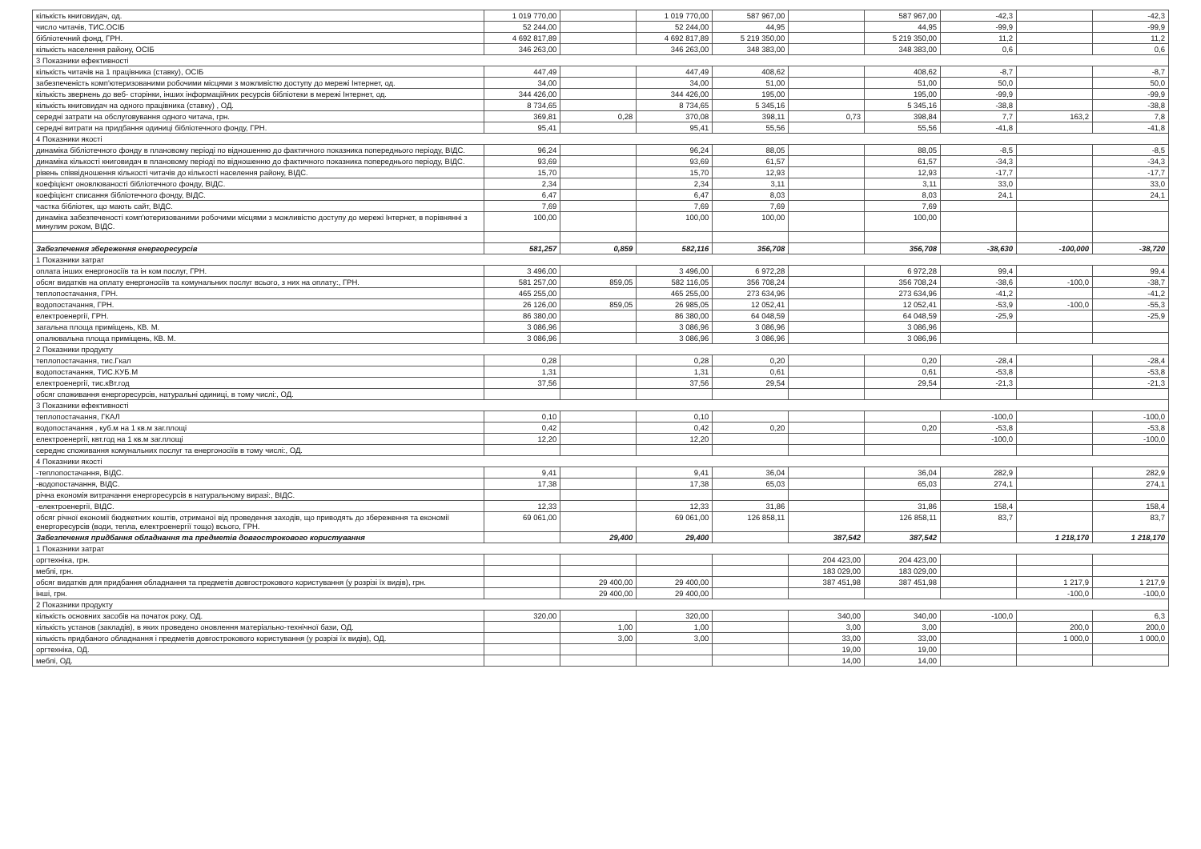| кількість книговидач, од. | 1 019 770,00 | | 1 019 770,00 | 587 967,00 | | 587 967,00 | -42,3 | | -42,3 |
| число читачів, ТИС.ОСІБ | 52 244,00 | | 52 244,00 | 44,95 | | 44,95 | -99,9 | | -99,9 |
| бібліотечний фонд, ГРН. | 4 692 817,89 | | 4 692 817,89 | 5 219 350,00 | | 5 219 350,00 | 11,2 | | 11,2 |
| кількість населення району, ОСІБ | 346 263,00 | | 346 263,00 | 348 383,00 | | 348 383,00 | 0,6 | | 0,6 |
| 3 Показники ефективності | | | | | | | | | |
| кількість читачів на 1 працівника (ставку), ОСІБ | 447,49 | | 447,49 | 408,62 | | 408,62 | -8,7 | | -8,7 |
| забезпеченість комп'ютеризованими робочими місцями з можливістю доступу до мережі Інтернет, од. | 34,00 | | 34,00 | 51,00 | | 51,00 | 50,0 | | 50,0 |
| кількість звернень до веб- сторінки, інших інформаційних ресурсів бібліотеки в мережі Інтернет, од. | 344 426,00 | | 344 426,00 | 195,00 | | 195,00 | -99,9 | | -99,9 |
| кількість книговидач на одного працівника (ставку) , ОД. | 8 734,65 | | 8 734,65 | 5 345,16 | | 5 345,16 | -38,8 | | -38,8 |
| середні затрати на обслуговування одного читача, грн. | 369,81 | 0,28 | 370,08 | 398,11 | 0,73 | 398,84 | 7,7 | 163,2 | 7,8 |
| середні витрати на придбання одиниці бібліотечного фонду, ГРН. | 95,41 | | 95,41 | 55,56 | | 55,56 | -41,8 | | -41,8 |
| 4 Показники якості | | | | | | | | | |
| динаміка бібліотечного фонду в плановому періоді по відношенню до фактичного показника попереднього періоду, ВІДС. | 96,24 | | 96,24 | 88,05 | | 88,05 | -8,5 | | -8,5 |
| динаміка кількості книговидач в плановому періоді по відношенню до фактичного показника попереднього періоду, ВІДС. | 93,69 | | 93,69 | 61,57 | | 61,57 | -34,3 | | -34,3 |
| рівень співвідношення кількості читачів до кількості населення району, ВІДС. | 15,70 | | 15,70 | 12,93 | | 12,93 | -17,7 | | -17,7 |
| коефіцієнт оновлюваності бібліотечного фонду, ВІДС. | 2,34 | | 2,34 | 3,11 | | 3,11 | 33,0 | | 33,0 |
| коефіцієнт списання бібліотечного фонду, ВІДС. | 6,47 | | 6,47 | 8,03 | | 8,03 | 24,1 | | 24,1 |
| частка бібліотек, що мають сайт, ВІДС. | 7,69 | | 7,69 | 7,69 | | 7,69 | | | |
| динаміка забезпеченості комп'ютеризованими робочими місцями з можливістю доступу до мережі Інтернет, в порівнянні з минулим роком, ВІДС. | 100,00 | | 100,00 | 100,00 | | 100,00 | | | |
| Забезпечення збереження енергоресурсів | 581,257 | 0,859 | 582,116 | 356,708 | | 356,708 | -38,630 | -100,000 | -38,720 |
| 1 Показники затрат | | | | | | | | | |
| оплата інших енергоносіїв та ін ком послуг, ГРН. | 3 496,00 | | 3 496,00 | 6 972,28 | | 6 972,28 | 99,4 | | 99,4 |
| обсяг видатків на оплату енергоносіїв та комунальних послуг всього, з них на оплату:, ГРН. | 581 257,00 | 859,05 | 582 116,05 | 356 708,24 | | 356 708,24 | -38,6 | -100,0 | -38,7 |
| теплопостачання, ГРН. | 465 255,00 | | 465 255,00 | 273 634,96 | | 273 634,96 | -41,2 | | -41,2 |
| водопостачання, ГРН. | 26 126,00 | 859,05 | 26 985,05 | 12 052,41 | | 12 052,41 | -53,9 | -100,0 | -55,3 |
| електроенергії, ГРН. | 86 380,00 | | 86 380,00 | 64 048,59 | | 64 048,59 | -25,9 | | -25,9 |
| загальна площа приміщень, КВ. М. | 3 086,96 | | 3 086,96 | 3 086,96 | | 3 086,96 | | | |
| опалювальна площа приміщень, КВ. М. | 3 086,96 | | 3 086,96 | 3 086,96 | | 3 086,96 | | | |
| 2 Показники продукту | | | | | | | | | |
| теплопостачання, тис.Гкал | 0,28 | | 0,28 | 0,20 | | 0,20 | -28,4 | | -28,4 |
| водопостачання, ТИС.КУБ.М | 1,31 | | 1,31 | 0,61 | | 0,61 | -53,8 | | -53,8 |
| електроенергії, тис.кВт.год | 37,56 | | 37,56 | 29,54 | | 29,54 | -21,3 | | -21,3 |
| обсяг споживання енергоресурсів, натуральні одиниці, в тому числі:, ОД. | | | | | | | | | |
| 3 Показники ефективності | | | | | | | | | |
| теплопостачання, ГКАЛ | 0,10 | | 0,10 | | | | -100,0 | | -100,0 |
| водопостачання , куб.м на 1 кв.м заг.площі | 0,42 | | 0,42 | 0,20 | | 0,20 | -53,8 | | -53,8 |
| електроенергії, квт.год на 1 кв.м заг.площі | 12,20 | | 12,20 | | | | -100,0 | | -100,0 |
| середнє споживання комунальних послуг та енергоносіїв в тому числі:, ОД. | | | | | | | | | |
| 4 Показники якості | | | | | | | | | |
| -теплопостачання, ВІДС. | 9,41 | | 9,41 | 36,04 | | 36,04 | 282,9 | | 282,9 |
| -водопостачання, ВІДС. | 17,38 | | 17,38 | 65,03 | | 65,03 | 274,1 | | 274,1 |
| річна економія витрачання енергоресурсів в натуральному виразі:, ВІДС. | | | | | | | | | |
| -електроенергії, ВІДС. | 12,33 | | 12,33 | 31,86 | | 31,86 | 158,4 | | 158,4 |
| обсяг річної економії бюджетних коштів, отриманої від проведення заходів, що приводять до збереження та економії енергоресурсів (води, тепла, електроенергії тощо) всього, ГРН. | 69 061,00 | | 69 061,00 | 126 858,11 | | 126 858,11 | 83,7 | | 83,7 |
| Забезпечення придбання обладнання та предметів довгострокового користування | | 29,400 | 29,400 | | 387,542 | 387,542 | | 1 218,170 | 1 218,170 |
| 1 Показники затрат | | | | | | | | | |
| оргтехніка, грн. | | | | | 204 423,00 | 204 423,00 | | | |
| меблі, грн. | | | | | 183 029,00 | 183 029,00 | | | |
| обсяг видатків для придбання обладнання та предметів довгострокового користування (у розрізі їх видів), грн. | | 29 400,00 | 29 400,00 | | 387 451,98 | 387 451,98 | | 1 217,9 | 1 217,9 |
| інші, грн. | | 29 400,00 | 29 400,00 | | | | | -100,0 | -100,0 |
| 2 Показники продукту | | | | | | | | | |
| кількість основних засобів на початок року, ОД. | 320,00 | | 320,00 | | 340,00 | 340,00 | -100,0 | | 6,3 |
| кількість установ (закладів), в яких проведено оновлення матеріально-технічної бази, ОД. | | 1,00 | 1,00 | | 3,00 | 3,00 | | 200,0 | 200,0 |
| кількість придбаного обладнання і предметів довгострокового користування (у розрізі їх видів), ОД. | | 3,00 | 3,00 | | 33,00 | 33,00 | | 1 000,0 | 1 000,0 |
| оргтехніка, ОД. | | | | | 19,00 | 19,00 | | | |
| меблі, ОД. | | | | | 14,00 | 14,00 | | | |